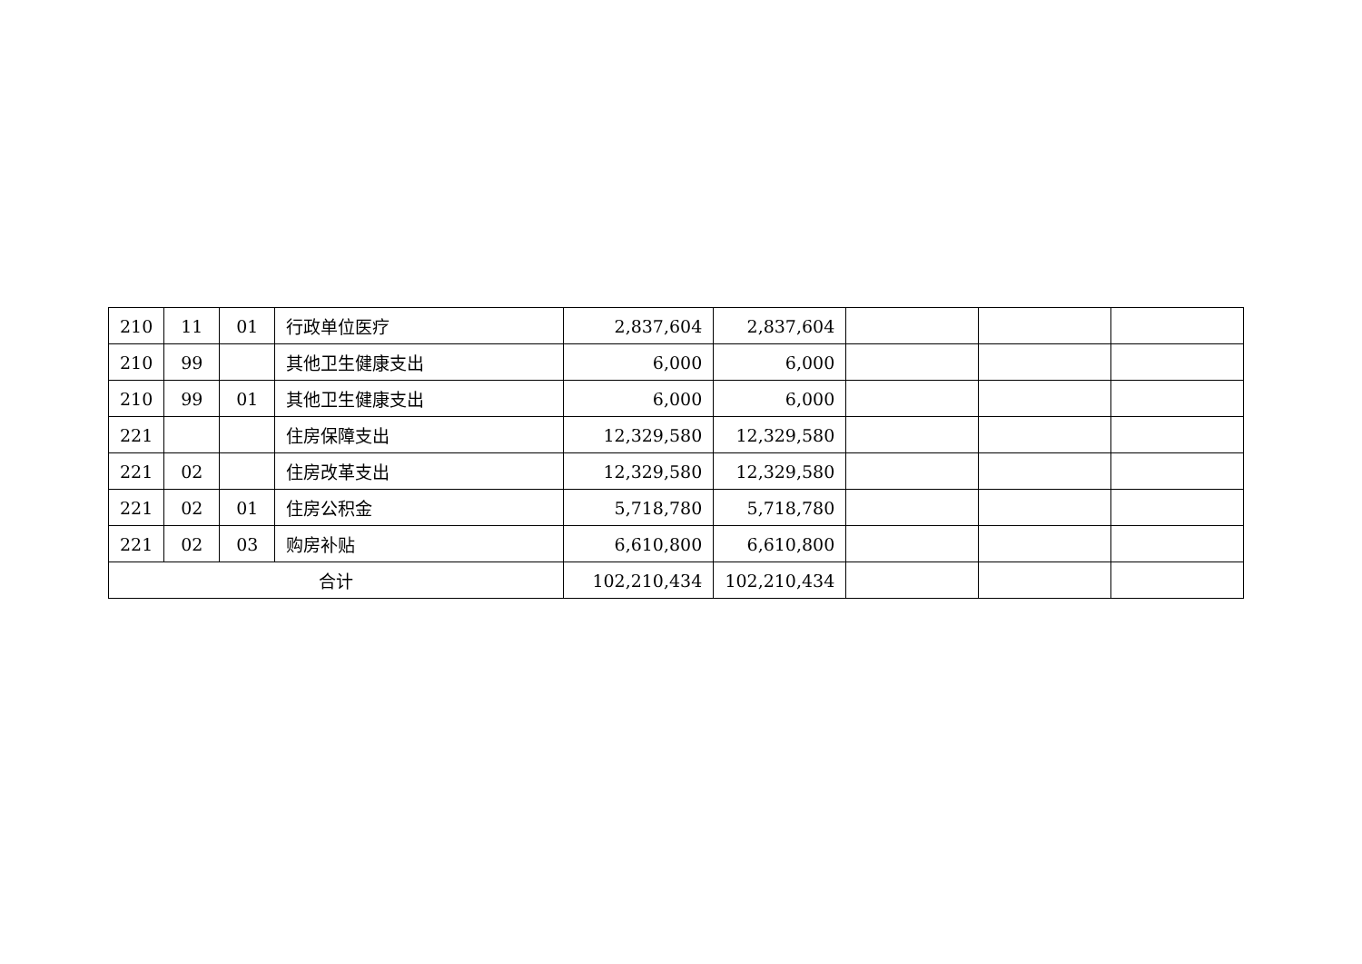| 210 | 11 | 01 | 行政单位医疗 | 2,837,604 | 2,837,604 | | | |
| 210 | 99 | | 其他卫生健康支出 | 6,000 | 6,000 | | | |
| 210 | 99 | 01 | 其他卫生健康支出 | 6,000 | 6,000 | | | |
| 221 | | | 住房保障支出 | 12,329,580 | 12,329,580 | | | |
| 221 | 02 | | 住房改革支出 | 12,329,580 | 12,329,580 | | | |
| 221 | 02 | 01 | 住房公积金 | 5,718,780 | 5,718,780 | | | |
| 221 | 02 | 03 | 购房补贴 | 6,610,800 | 6,610,800 | | | |
| 合计 | | | | 102,210,434 | 102,210,434 | | | |